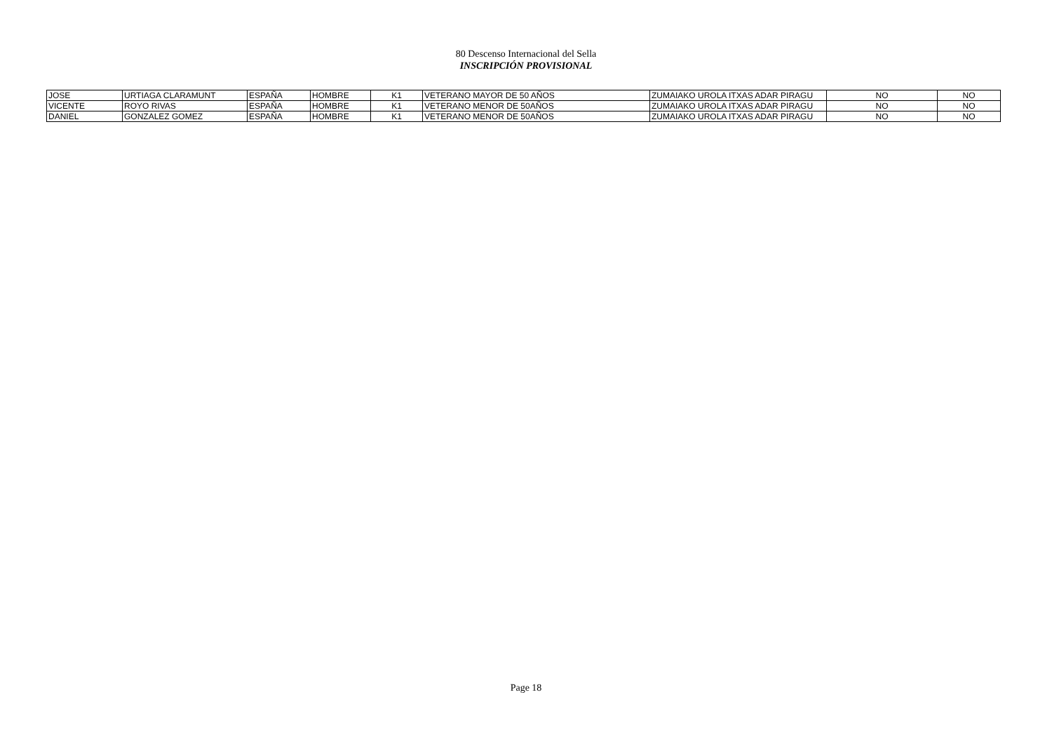80 Descenso Internacional del Sella
INSCRIPCIÓN PROVISIONAL
| JOSE | URTIAGA CLARAMUNT | ESPAÑA | HOMBRE | K1 | VETERANO MAYOR DE 50 AÑOS | ZUMAIAKO UROLA ITXAS ADAR PIRAGU | NO | NO |
| VICENTE | ROYO RIVAS | ESPAÑA | HOMBRE | K1 | VETERANO MENOR DE 50AÑOS | ZUMAIAKO UROLA ITXAS ADAR PIRAGU | NO | NO |
| DANIEL | GONZALEZ GOMEZ | ESPAÑA | HOMBRE | K1 | VETERANO MENOR DE 50AÑOS | ZUMAIAKO UROLA ITXAS ADAR PIRAGU | NO | NO |
Page 18